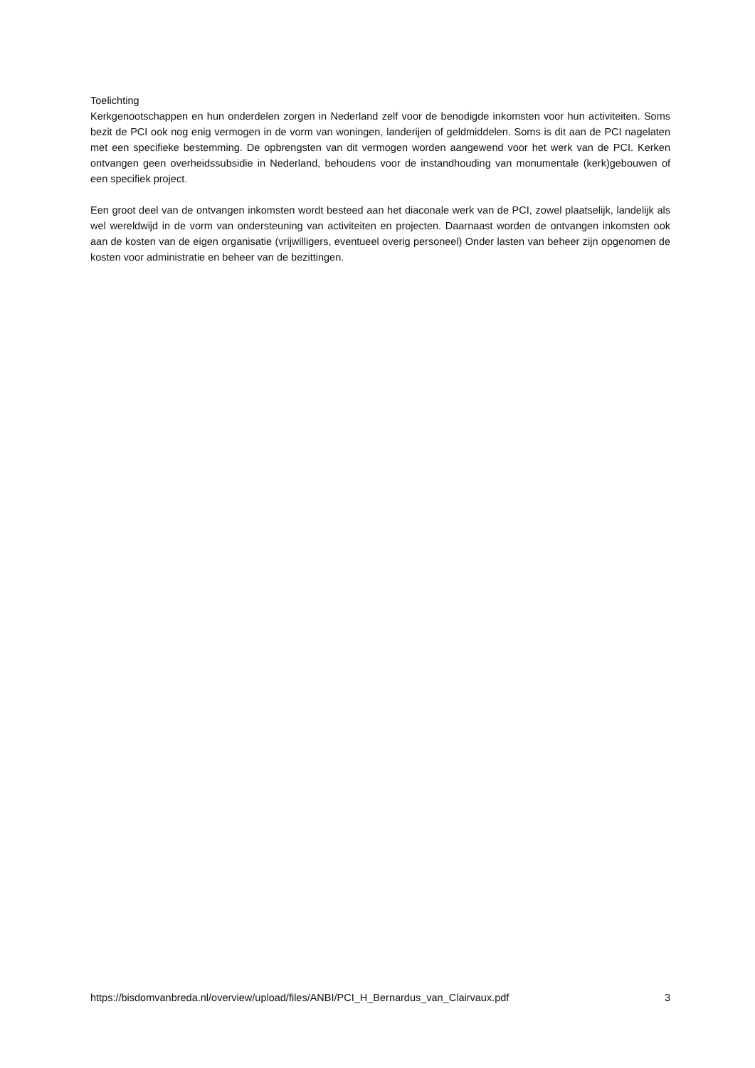Toelichting
Kerkgenootschappen en hun onderdelen zorgen in Nederland zelf voor de benodigde inkomsten voor hun activiteiten. Soms bezit de PCI ook nog enig vermogen in de vorm van woningen, landerijen of geldmiddelen. Soms is dit aan de PCI nagelaten met een specifieke bestemming. De opbrengsten van dit vermogen worden aangewend voor het werk van de PCI. Kerken ontvangen geen overheidssubsidie in Nederland, behoudens voor de instandhouding van monumentale (kerk)gebouwen of een specifiek project.
Een groot deel van de ontvangen inkomsten wordt besteed aan het diaconale werk van de PCI, zowel plaatselijk, landelijk als wel wereldwijd in de vorm van ondersteuning van activiteiten en projecten. Daarnaast worden de ontvangen inkomsten ook aan de kosten van de eigen organisatie (vrijwilligers, eventueel overig personeel) Onder lasten van beheer zijn opgenomen de kosten voor administratie en beheer van de bezittingen.
https://bisdomvanbreda.nl/overview/upload/files/ANBI/PCI_H_Bernardus_van_Clairvaux.pdf 3